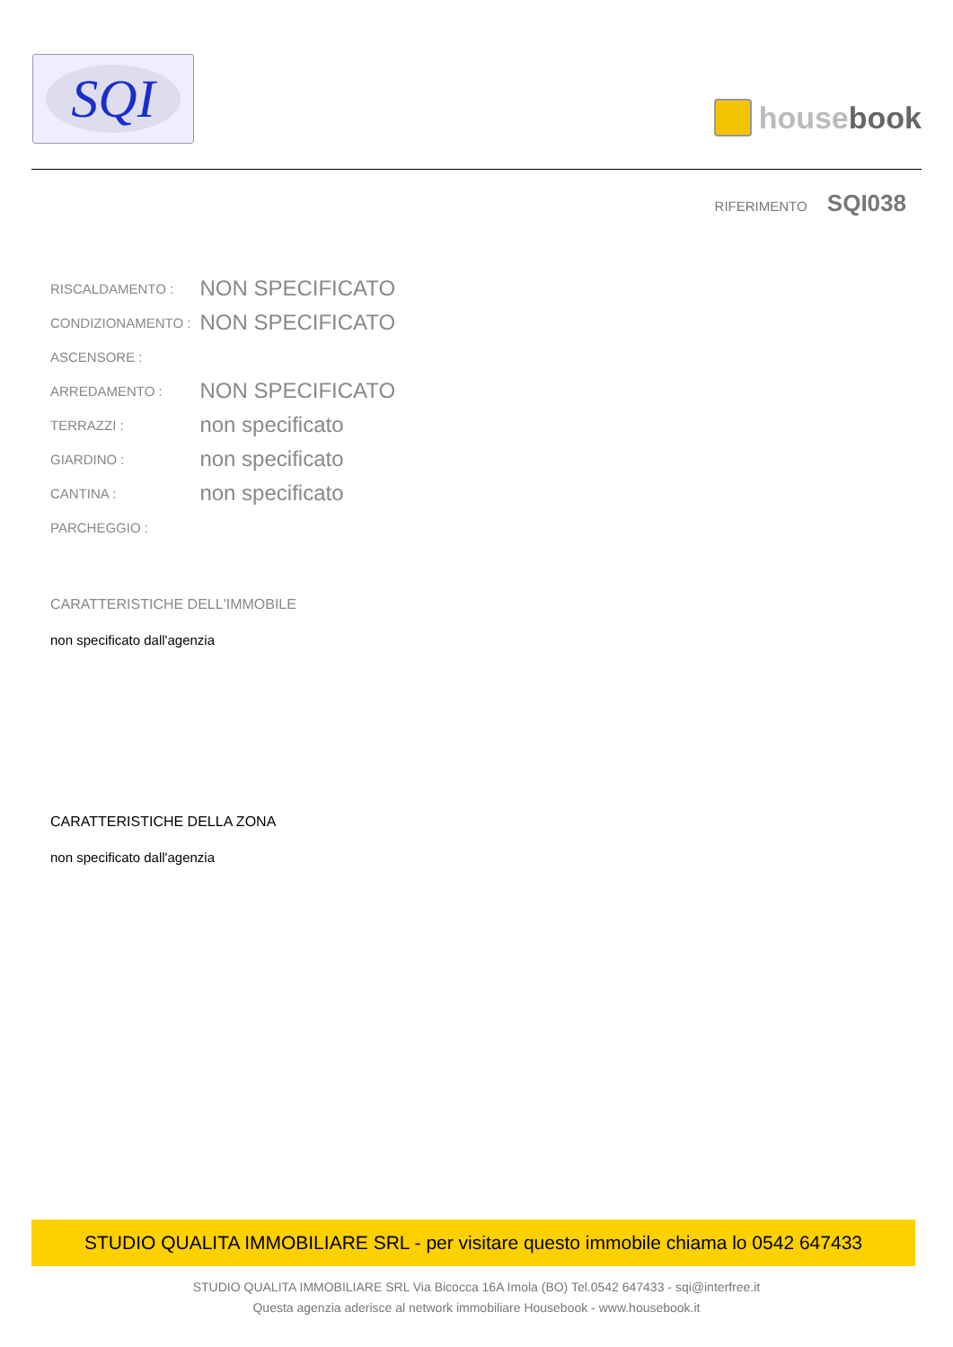SQI
house book
RIFERIMENTO SQI038
| RISCALDAMENTO : | NON SPECIFICATO |
| CONDIZIONAMENTO : | NON SPECIFICATO |
| ASCENSORE : | |
| ARREDAMENTO : | NON SPECIFICATO |
| TERRAZZI : | non specificato |
| GIARDINO : | non specificato |
| CANTINA : | non specificato |
| PARCHEGGIO : | |
CARATTERISTICHE DELL'IMMOBILE
non specificato dall'agenzia
CARATTERISTICHE DELLA ZONA
non specificato dall'agenzia
STUDIO QUALITA IMMOBILIARE SRL - per visitare questo immobile chiama lo 0542 647433
STUDIO QUALITA IMMOBILIARE SRL Via Bicocca 16A Imola (BO) Tel.0542 647433 - sqi@interfree.it
Questa agenzia aderisce al network immobiliare Housebook - www.housebook.it